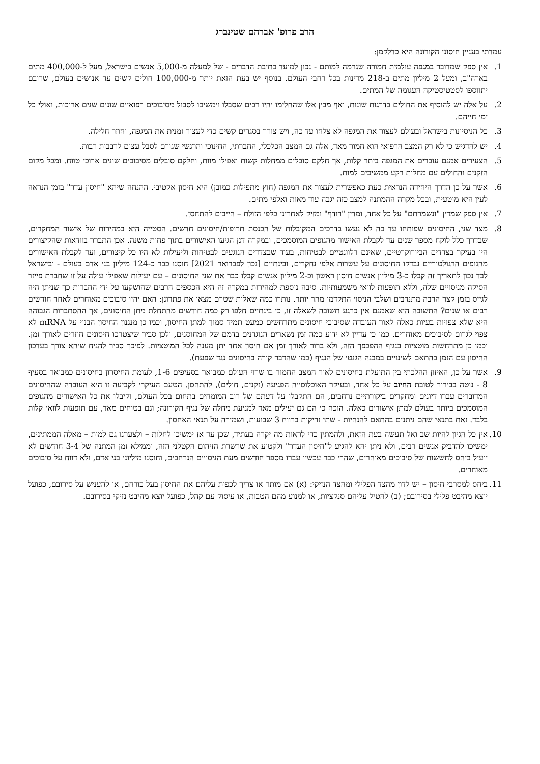הרב פרופ' אברהם שטינברג
עמדתי בעניין חיסוני הקורונה היא כדלקמן:
1. אין ספק שמדובר במגפה עולמית חמורה שגרמה למותם - נכון למועד כתיבת הדברים - של למעלה מ-5,000 אנשים בישראל, מעל ל-400,000 מתים בארה"ב, ומעל 2 מיליון מתים ב-218 מדינות בכל רחבי העולם. בנוסף יש בעת הזאת יותר מ-100,000 חולים קשים עד אנושים בעולם, שרובם יתווספו לסטטיסטיקה העגומה של המתים.
2. על אלה יש להוסיף את החולים בדרגות שונות, ואף מבין אלו שהחלימו יהיו רבים שסבלו וימשיכו לסבול מסיבוכים רפואיים שונים שנים ארוכות, ואולי כל ימי חייהם.
3. כל הניסיונות בישראל ובעולם לעצור את המגפה לא צלחו עד כה, ויש צורך בסגרים קשים כדי לעצור זמנית את המגפה, וחוזר חלילה.
4. יש להדגיש כי לא רק המצב הרפואי הוא חמור מאד, אלה גם המצב הכלכלי, החברתי, החינוכי והרגשי שגורם לסבל עצום לרבבות רבות.
5. הצעירים אמנם עוברים את המגפה ביתר קלות, אך חלקם סובלים ממחלות קשות ואפילו מוות, וחלקם סובלים מסיבוכים שונים ארוכי טווח. ומכל מקום הזקנים והחולים עם מחלות רקע ממשיכים למות.
6. אשר על כן הדרך היחידה הנראית כעת כאפשרית לעצור את המגפה (חוץ מתפילות כמובן) היא חיסון אקטיבי. ההנחה שיהא "חיסון עדר" בזמן הנראה לעין היא מוטעית, ובכל מקרה ההמתנה למצב כזה יגבה עוד מאות ואלפי מתים.
7. אין ספק שמדין "ונשמרתם" על כל אחד, ומדין "רודף" ומזיק לאחריני כלפי הזולת – חייבים להתחסן.
8. מצד שני, החיסונים שפותחו עד כה לא נעשו בדרכים המקובלות של הכנסת תרופות/חיסונים חדשים. הסטייה היא במהירות של אישור המחקרים, שבדרך כלל לוקח מספר שנים עד לקבלת האישור מהגופים המוסמכים, ובמקרה דנן הגיעו האישורים בתוך פחות משנה. אכן התברר בוודאות שהקיצורים היו בעיקר בצדדים הביורוקרטיים, שאינם רלוונטיים לבטיחות, בעוד שבצדדים הנוגעים לבטיחות וליעילות לא היו כל קיצורים, ועד לקבלת האישורים מהגופים הרגולטוריים נבדקו החיסונים על עשרות אלפי נחקרים, ובינתיים [נכון לפברואר 2021] חוסנו כבר כ-124 מיליון בני אדם בעולם - ובישראל לבד נכון לתאריך זה קבלו כ-3 מיליון אנשים חיסון ראשון וכ-2 מיליון אנשים קבלו כבר את שני החיסונים – עם יעילות שאפילו עולה על זו שחברת פייזר הסיקה מניסויים שלה, וללא תופעות לוואי משמעותיות. סיבה נוספת למהירות במקרה זה היא הכספים הרבים שהושקעו על ידי החברות כך שניתן היה לגייס בזמן קצר הרבה מתנדבים ושלבי הניסוי התקדמו מהר יותר. נותרו כמה שאלות שטרם מצאו את פתרונן: האם יהיו סיבוכים מאוחרים לאחר חודשים רבים או שנים? התשובה היא שאמנם אין כרגע תשובה לשאלה זו, כי בינתיים חלפו רק כמה חודשים מהתחלת מתן החיסונים, אך ההסתברות הגבוהה היא שלא צפויות בעיות כאלה לאור העובדה שסיבוכי חיסונים מתרחשים כמעט תמיד סמוך למתן החיסון, וכמו כן מנגנון החיסון הבנוי על mRNA לא צפוי לגרום לסיבוכים מאוחרים. כמו כן עדיין לא ידוע כמה זמן נשארים הנוגדנים בדמם של המחוסנים, ולכן סביר שיצטרכו חיסונים חוזרים לאורך זמן. וכמו כן מתרחשות מוטציות בנגיף ההפכפך הזה, ולא ברור לאורך זמן אם חיסון אחד יתן מענה לכל המוטציות. לפיכך סביר להניח שיהא צורך בעדכון החיסון עם הזמן בהתאם לשינויים במבנה הגנטי של הנגיף (כמו שהדבר קורה בחיסונים נגד שפעת).
9. אשר על כן, האיזון ההלכתי בין התועלת בחיסונים לאור המצב החמור בו שרוי העולם כמבואר בסעיפים 1-6, לעומת החיסרון בחיסונים כמבואר בסעיף 8 - נוטה בבירור לטובת החיוב על כל אחד, ובעיקר האוכלוסייה הפגיעה (זקנים, חולים), להתחסן. הטעם העיקרי לקביעה זו היא העובדה שהחיסונים המדוברים עברו דיונים ומחקרים ביקורתיים נרחבים, הם התקבלו על דעתם של רוב המומחים בתחום בכל העולם, וקיבלו את כל האישורים מהגופים המוסמכים ביותר בעולם למתן אישורים כאלה. הוכח כי הם גם יעילים מאד למניעת מחלה של נגיף הקורונה; וגם בטוחים מאד, עם תופעות לוואי קלות בלבד. זאת בתנאי שהם ניתנים בהתאם להנחיות - שתי זריקות ברווח 3 שבועות, ושמירה על תנאי האחסון.
10.
אין כל הגיון להיות שב ואל תעשה בעת הזאת, ולהמתין כדי לראות מה יקרה בעתיד, שכן עד אז ימשיכו לחלות – ולצערנו גם למות – מאלה הממתינים, ימשיכו להדביק אנשים רבים, ולא ניתן יהא להגיע ל"חיסון העדר" ולקטוע את שרשרת הזיהום הקטלני הזה, וממילא זמן המתנה של 3-4 חודשים לא יועיל ביחס לחששות של סיבוכים מאוחרים, שהרי כבר עכשיו עברו מספר חודשים מעת הניסויים הנרחבים, וחוסנו מיליוני בני אדם, ולא דווח על סיבוכים מאוחרים.
11.
ביחס למסרבי חיסון – יש לדון מהצד הפלילי ומהצד הנזיקי: (א) אם מותר או צריך לכפות עליהם את החיסון בעל כורחם, או להעניש על סירובם, כפועל יוצא מהיבט פלילי בסירובם; (ב) להטיל עליהם סנקציות, או למנוע מהם הטבות, או עיסוק עם קהל, כפועל יוצא מהיבט נזיקי בסירובם.